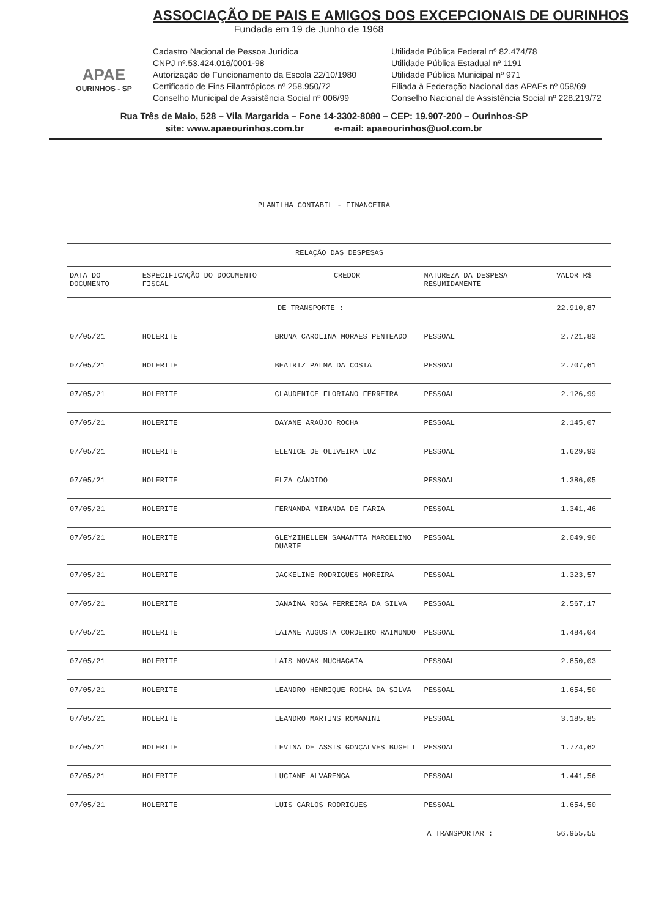APAE
OURINHOS - SP
ASSOCIAÇÃO DE PAIS E AMIGOS DOS EXCEPCIONAIS DE OURINHOS
Fundada em 19 de Junho de 1968
Cadastro Nacional de Pessoa Jurídica
CNPJ nº.53.424.016/0001-98
Autorização de Funcionamento da Escola 22/10/1980
Certificado de Fins Filantrópicos nº 258.950/72
Conselho Municipal de Assistência Social nº 006/99
Utilidade Pública Federal nº 82.474/78
Utilidade Pública Estadual nº 1191
Utilidade Pública Municipal nº 971
Filiada à Federação Nacional das APAEs nº 058/69
Conselho Nacional de Assistência Social nº 228.219/72
Rua Três de Maio, 528 – Vila Margarida – Fone 14-3302-8080 – CEP: 19.907-200 – Ourinhos-SP
site: www.apaeourinhos.com.br e-mail: apaeourinhos@uol.com.br
PLANILHA CONTABIL - FINANCEIRA
| RELAÇÃO DAS DESPESAS | | | | |
| --- | --- | --- | --- | --- |
| DATA DO DOCUMENTO | ESPECIFICAÇÃO DO DOCUMENTO FISCAL | CREDOR | NATUREZA DA DESPESA RESUMIDAMENTE | VALOR R$ |
| DE TRANSPORTE : | | | | 22.910,87 |
| 07/05/21 | HOLERITE | BRUNA CAROLINA MORAES PENTEADO | PESSOAL | 2.721,83 |
| 07/05/21 | HOLERITE | BEATRIZ PALMA DA COSTA | PESSOAL | 2.707,61 |
| 07/05/21 | HOLERITE | CLAUDENICE FLORIANO FERREIRA | PESSOAL | 2.126,99 |
| 07/05/21 | HOLERITE | DAYANE ARAÚJO ROCHA | PESSOAL | 2.145,07 |
| 07/05/21 | HOLERITE | ELENICE DE OLIVEIRA LUZ | PESSOAL | 1.629,93 |
| 07/05/21 | HOLERITE | ELZA CÂNDIDO | PESSOAL | 1.386,05 |
| 07/05/21 | HOLERITE | FERNANDA MIRANDA DE FARIA | PESSOAL | 1.341,46 |
| 07/05/21 | HOLERITE | GLEYZIHELLEN SAMANTTA MARCELINO DUARTE | PESSOAL | 2.049,90 |
| 07/05/21 | HOLERITE | JACKELINE RODRIGUES MOREIRA | PESSOAL | 1.323,57 |
| 07/05/21 | HOLERITE | JANAÍNA ROSA FERREIRA DA SILVA | PESSOAL | 2.567,17 |
| 07/05/21 | HOLERITE | LAIANE AUGUSTA CORDEIRO RAIMUNDO | PESSOAL | 1.484,04 |
| 07/05/21 | HOLERITE | LAIS NOVAK MUCHAGATA | PESSOAL | 2.850,03 |
| 07/05/21 | HOLERITE | LEANDRO HENRIQUE ROCHA DA SILVA | PESSOAL | 1.654,50 |
| 07/05/21 | HOLERITE | LEANDRO MARTINS ROMANINI | PESSOAL | 3.185,85 |
| 07/05/21 | HOLERITE | LEVINA DE ASSIS GONÇALVES BUGELI | PESSOAL | 1.774,62 |
| 07/05/21 | HOLERITE | LUCIANE ALVARENGA | PESSOAL | 1.441,56 |
| 07/05/21 | HOLERITE | LUIS CARLOS RODRIGUES | PESSOAL | 1.654,50 |
| A TRANSPORTAR : | | | | 56.955,55 |